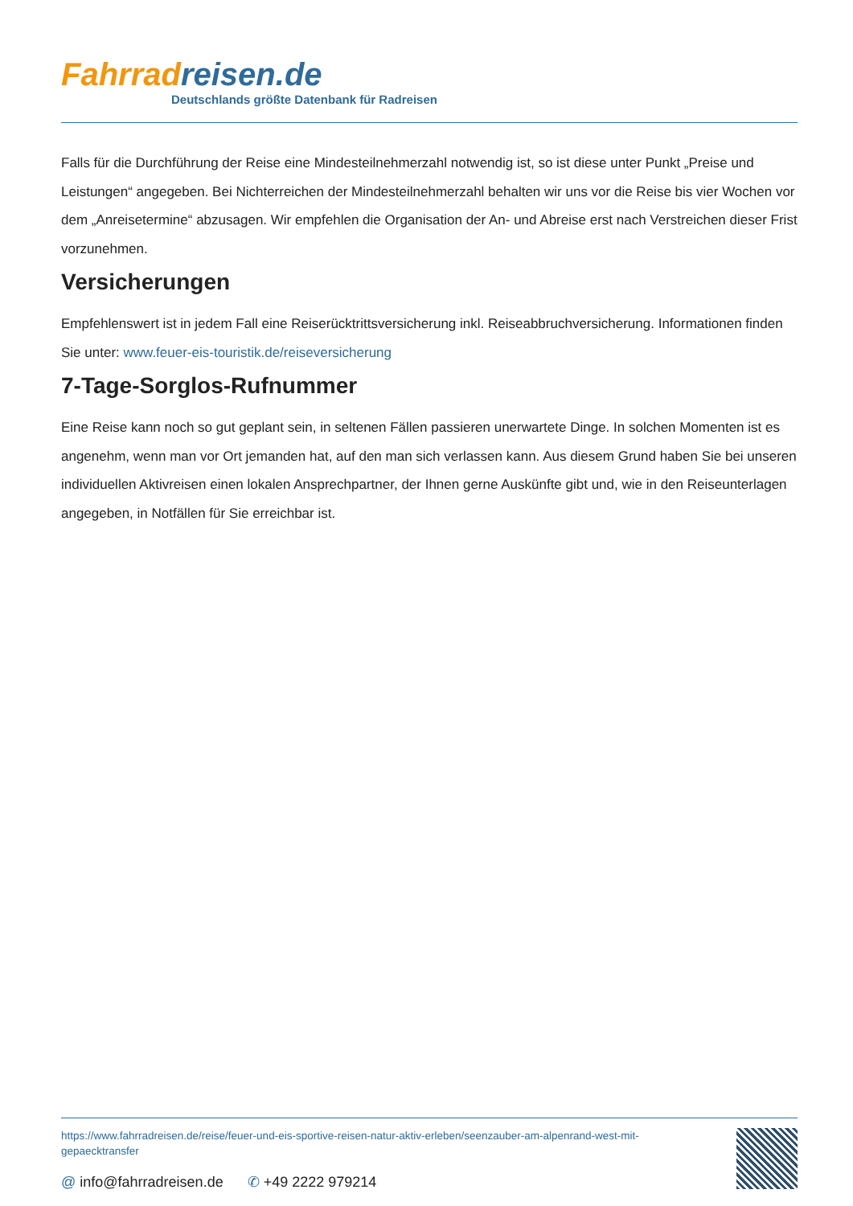Fahrrad reisen.de
Deutschlands größte Datenbank für Radreisen
Falls für die Durchführung der Reise eine Mindesteilnehmerzahl notwendig ist, so ist diese unter Punkt „Preise und Leistungen“ angegeben. Bei Nichterreichen der Mindesteilnehmerzahl behalten wir uns vor die Reise bis vier Wochen vor dem „Anreisetermine“ abzusagen. Wir empfehlen die Organisation der An- und Abreise erst nach Verstreichen dieser Frist vorzunehmen.
Versicherungen
Empfehlenswert ist in jedem Fall eine Reiserücktrittsversicherung inkl. Reiseabbruchversicherung. Informationen finden Sie unter: www.feuer-eis-touristik.de/reiseversicherung
7-Tage-Sorglos-Rufnummer
Eine Reise kann noch so gut geplant sein, in seltenen Fällen passieren unerwartete Dinge. In solchen Momenten ist es angenehm, wenn man vor Ort jemanden hat, auf den man sich verlassen kann. Aus diesem Grund haben Sie bei unseren individuellen Aktivreisen einen lokalen Ansprechpartner, der Ihnen gerne Auskünfte gibt und, wie in den Reiseunterlagen angegeben, in Notfällen für Sie erreichbar ist.
https://www.fahrradreisen.de/reise/feuer-und-eis-sportive-reisen-natur-aktiv-erleben/seenzauber-am-alpenrand-west-mit-gepaecktransfer
@ info@fahrradreisen.de ✆ +49 2222 979214